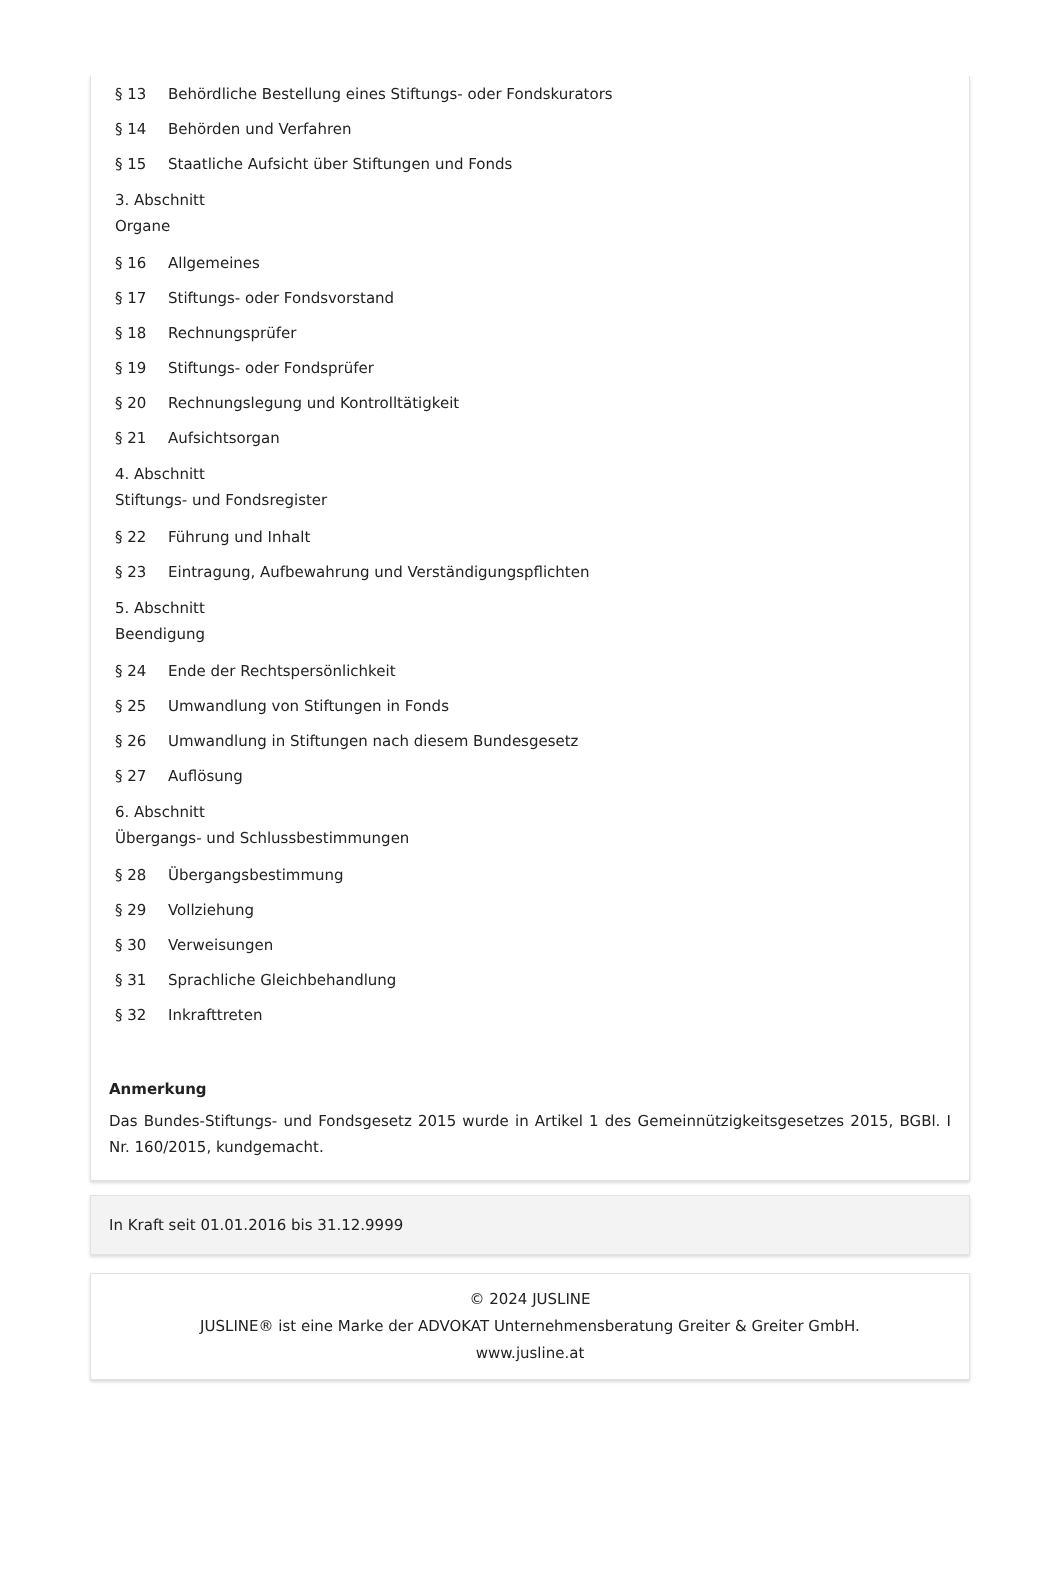§ 13 Behördliche Bestellung eines Stiftungs- oder Fondskurators
§ 14 Behörden und Verfahren
§ 15 Staatliche Aufsicht über Stiftungen und Fonds
3. Abschnitt
Organe
§ 16 Allgemeines
§ 17 Stiftungs- oder Fondsvorstand
§ 18 Rechnungsprüfer
§ 19 Stiftungs- oder Fondsprüfer
§ 20 Rechnungslegung und Kontrolltätigkeit
§ 21 Aufsichtsorgan
4. Abschnitt
Stiftungs- und Fondsregister
§ 22 Führung und Inhalt
§ 23 Eintragung, Aufbewahrung und Verständigungspflichten
5. Abschnitt
Beendigung
§ 24 Ende der Rechtspersönlichkeit
§ 25 Umwandlung von Stiftungen in Fonds
§ 26 Umwandlung in Stiftungen nach diesem Bundesgesetz
§ 27 Auflösung
6. Abschnitt
Übergangs- und Schlussbestimmungen
§ 28 Übergangsbestimmung
§ 29 Vollziehung
§ 30 Verweisungen
§ 31 Sprachliche Gleichbehandlung
§ 32 Inkrafttreten
Anmerkung
Das Bundes-Stiftungs- und Fondsgesetz 2015 wurde in Artikel 1 des Gemeinnützigkeitsgesetzes 2015, BGBl. I Nr. 160/2015, kundgemacht.
In Kraft seit 01.01.2016 bis 31.12.9999
© 2024 JUSLINE
JUSLINE® ist eine Marke der ADVOKAT Unternehmensberatung Greiter & Greiter GmbH.
www.jusline.at